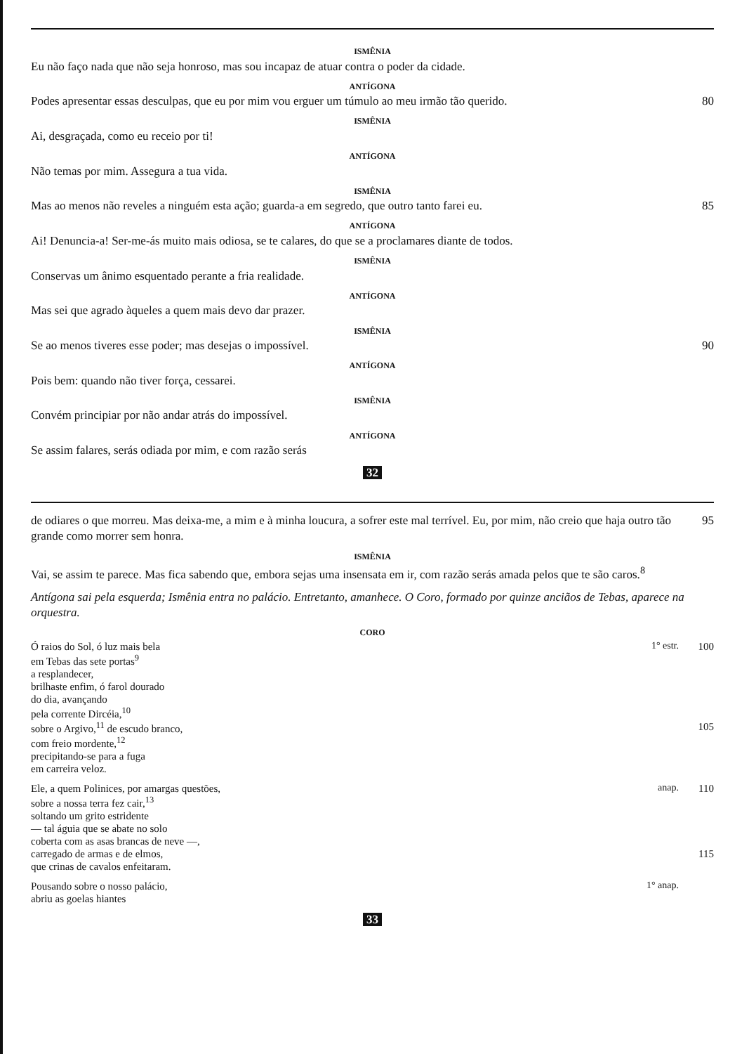ISMÊNIA
Eu não faço nada que não seja honroso, mas sou incapaz de atuar contra o poder da cidade.
ANTÍGONA
Podes apresentar essas desculpas, que eu por mim vou erguer um túmulo ao meu irmão tão querido.
80
ISMÊNIA
Ai, desgraçada, como eu receio por ti!
ANTÍGONA
Não temas por mim. Assegura a tua vida.
ISMÊNIA
Mas ao menos não reveles a ninguém esta ação; guarda-a em segredo, que outro tanto farei eu.
85
ANTÍGONA
Ai! Denuncia-a! Ser-me-ás muito mais odiosa, se te calares, do que se a proclamares diante de todos.
ISMÊNIA
Conservas um ânimo esquentado perante a fria realidade.
ANTÍGONA
Mas sei que agrado àqueles a quem mais devo dar prazer.
ISMÊNIA
Se ao menos tiveres esse poder; mas desejas o impossível.
90
ANTÍGONA
Pois bem: quando não tiver força, cessarei.
ISMÊNIA
Convém principiar por não andar atrás do impossível.
ANTÍGONA
Se assim falares, serás odiada por mim, e com razão serás
32
de odiares o que morreu. Mas deixa-me, a mim e à minha loucura, a sofrer este mal terrível. Eu, por mim, não creio que haja outro tão grande como morrer sem honra.
95
ISMÊNIA
Vai, se assim te parece. Mas fica sabendo que, embora sejas uma insensata em ir, com razão serás amada pelos que te são caros.<sup>8</sup>
Antígona sai pela esquerda; Ismênia entra no palácio. Entretanto, amanhece. O Coro, formado por quinze anciãos de Tebas, aparece na orquestra.
CORO
Ó raios do Sol, ó luz mais bela
1° estr. 100
em Tebas das sete portas<sup>9</sup>
a resplandecer,
brilhaste enfim, ó farol dourado
do dia, avançando
pela corrente Dircéia,<sup>10</sup>
sobre o Argivo,<sup>11</sup> de escudo branco,
105
com freio mordente,<sup>12</sup>
precipitando-se para a fuga
em carreira veloz.
Ele, a quem Polinices, por amargas questões,
anap. 110
sobre a nossa terra fez cair,<sup>13</sup>
soltando um grito estridente
— tal águia que se abate no solo
coberta com as asas brancas de neve —,
carregado de armas e de elmos, 115
que crinas de cavalos enfeitaram.
Pousando sobre o nosso palácio,
1° anap.
abriu as goelas hiantes
33